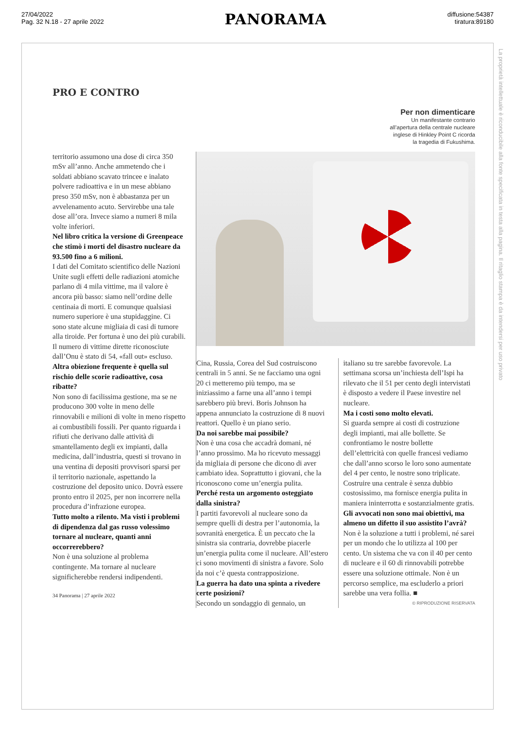27/04/2022
Pag. 32 N.18 - 27 aprile 2022
PANORAMA
diffusione:54387
tiratura:89180
La proprietà intellettuale è riconducibile alla fonte specificata in testa alla pagina. Il ritaglio stampa è da intendersi per uso privato
PRO E CONTRO
Per non dimenticare
Un manifestante contrario
all’apertura della centrale nucleare
inglese di Hinkley Point C ricorda
la tragedia di Fukushima.
territorio assumono una dose di circa 350 mSv all’anno. Anche ammetendo che i soldati abbiano scavato trincee e inalato polvere radioattiva e in un mese abbiano preso 350 mSv, non è abbastanza per un avvelenamento acuto. Servirebbe una tale dose all’ora. Invece siamo a numeri 8 mila volte inferiori.
Nel libro critica la versione di Greenpeace che stimò i morti del disastro nucleare da 93.500 fino a 6 milioni.
I dati del Comitato scientifico delle Nazioni Unite sugli effetti delle radiazioni atomiche parlano di 4 mila vittime, ma il valore è ancora più basso: siamo nell’ordine delle centinaia di morti. E comunque qualsiasi numero superiore è una stupidaggine. Ci sono state alcune migliaia di casi di tumore alla tiroide. Per fortuna è uno dei più curabili. Il numero di vittime dirette riconosciute dall’Onu è stato di 54, «fall out» escluso.
Altra obiezione frequente è quella sul rischio delle scorie radioattive, cosa ribatte?
Non sono di facilissima gestione, ma se ne producono 300 volte in meno delle rinnovabili e milioni di volte in meno rispetto ai combustibili fossili. Per quanto riguarda i rifiuti che derivano dalle attività di smantellamento degli ex impianti, dalla medicina, dall’industria, questi si trovano in una ventina di depositi provvisori sparsi per il territorio nazionale, aspettando la costruzione del deposito unico. Dovrà essere pronto entro il 2025, per non incorrere nella procedura d’infrazione europea.
Tutto molto a rilento. Ma visti i problemi di dipendenza dal gas russo volessimo tornare al nucleare, quanti anni occorrerebbero?
Non è una soluzione al problema contingente. Ma tornare al nucleare significherebbe rendersi indipendenti.
34 Panorama | 27 aprile 2022
Cina, Russia, Corea del Sud costruiscono centrali in 5 anni. Se ne facciamo una ogni 20 ci metteremo più tempo, ma se iniziassimo a farne una all’anno i tempi sarebbero più brevi. Boris Johnson ha appena annunciato la costruzione di 8 nuovi reattori. Quello è un piano serio.
Da noi sarebbe mai possibile?
Non è una cosa che accadrà domani, né l’anno prossimo. Ma ho ricevuto messaggi da migliaia di persone che dicono di aver cambiato idea. Soprattutto i giovani, che la riconoscono come un’energia pulita.
Perché resta un argomento osteggiato dalla sinistra?
I partiti favorevoli al nucleare sono da sempre quelli di destra per l’autonomia, la sovranità energetica. È un peccato che la sinistra sia contraria, dovrebbe piacerle un’energia pulita come il nucleare. All’estero ci sono movimenti di sinistra a favore. Solo da noi c’è questa contrapposizione.
La guerra ha dato una spinta a rivedere certe posizioni?
Secondo un sondaggio di gennaio, un
italiano su tre sarebbe favorevole. La settimana scorsa un’inchiesta dell’Ispi ha rilevato che il 51 per cento degli intervistati è disposto a vedere il Paese investire nel nucleare.
Ma i costi sono molto elevati.
Si guarda sempre ai costi di costruzione degli impianti, mai alle bollette. Se confrontiamo le nostre bollette dell’elettricità con quelle francesi vediamo che dall’anno scorso le loro sono aumentate del 4 per cento, le nostre sono triplicate. Costruire una centrale è senza dubbio costosissimo, ma fornisce energia pulita in maniera ininterrotta e sostanzialmente gratis.
Gli avvocati non sono mai obiettivi, ma almeno un difetto il suo assistito l’avrà?
Non è la soluzione a tutti i problemi, né sarei per un mondo che lo utilizza al 100 per cento. Un sistema che va con il 40 per cento di nucleare e il 60 di rinnovabili potrebbe essere una soluzione ottimale. Non è un percorso semplice, ma escluderlo a priori sarebbe una vera follia. ■
© RIPRODUZIONE RISERVATA